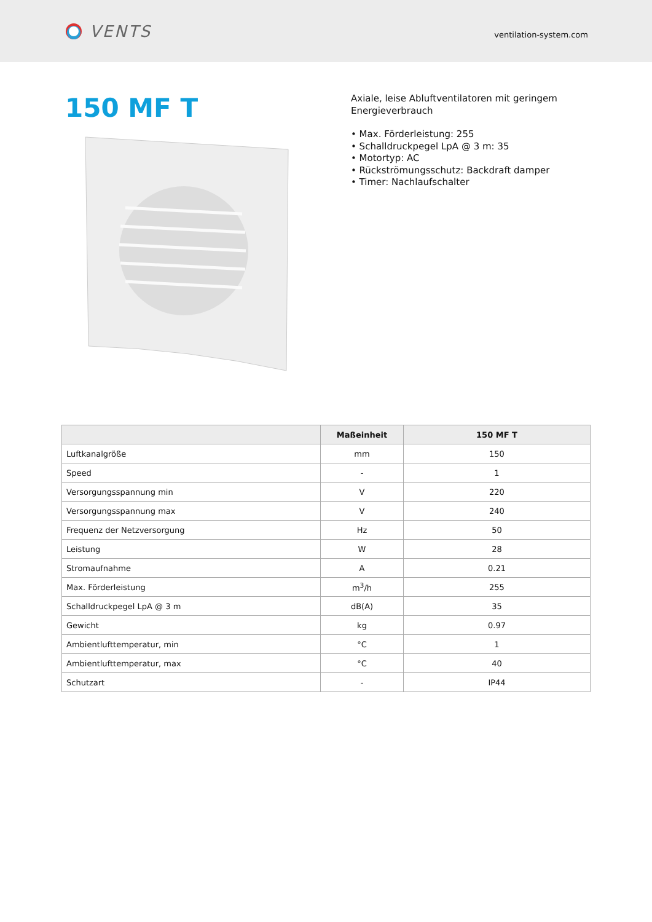VENTS
ventilation-system.com
150 MF T
Axiale, leise Abluftventilatoren mit geringem
Energieverbrauch
• Max. Förderleistung: 255
• Schalldruckpegel LpA @ 3 m: 35
• Motortyp: AC
• Rückströmungsschutz: Backdraft damper
• Timer: Nachlaufschalter
| | Maßeinheit | 150 MF T |
| --- | --- | --- |
| Luftkanalgröße | mm | 150 |
| Speed | - | 1 |
| Versorgungsspannung min | V | 220 |
| Versorgungsspannung max | V | 240 |
| Frequenz der Netzversorgung | Hz | 50 |
| Leistung | W | 28 |
| Stromaufnahme | A | 0.21 |
| Max. Förderleistung | m<sup>3</sup>/h | 255 |
| Schalldruckpegel LpA @ 3 m | dB(A) | 35 |
| Gewicht | kg | 0.97 |
| Ambientlufttemperatur, min | °C | 1 |
| Ambientlufttemperatur, max | °C | 40 |
| Schutzart | - | IP44 |